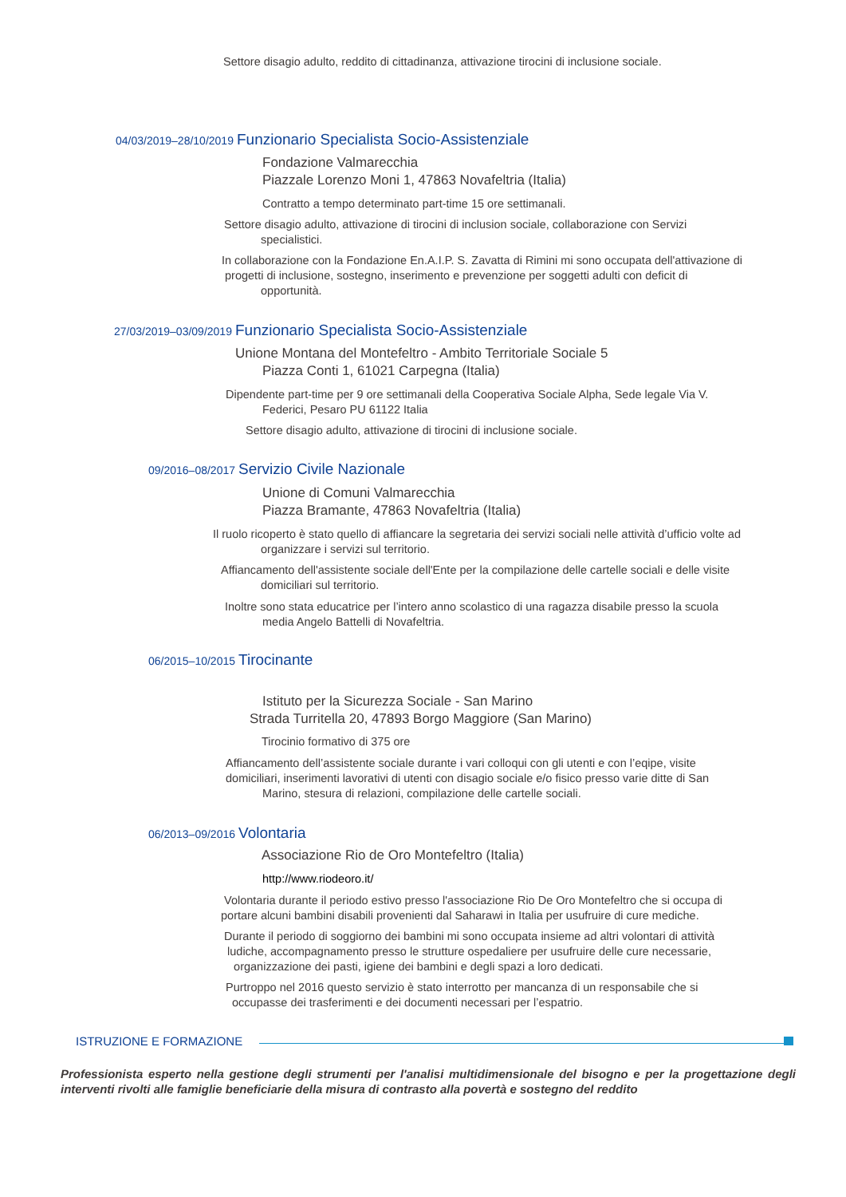Settore disagio adulto, reddito di cittadinanza, attivazione tirocini di inclusione sociale.
04/03/2019–28/10/2019 Funzionario Specialista Socio-Assistenziale
Fondazione Valmarecchia
Piazzale Lorenzo Moni 1, 47863 Novafeltria (Italia)
Contratto a tempo determinato part-time 15 ore settimanali.
Settore disagio adulto, attivazione di tirocini di inclusion sociale, collaborazione con Servizi
specialistici.
In collaborazione con la Fondazione En.A.I.P. S. Zavatta di Rimini mi sono occupata dell'attivazione di
progetti di inclusione, sostegno, inserimento e prevenzione per soggetti adulti con deficit di
opportunità.
27/03/2019–03/09/2019 Funzionario Specialista Socio-Assistenziale
Unione Montana del Montefeltro - Ambito Territoriale Sociale 5
Piazza Conti 1, 61021 Carpegna (Italia)
Dipendente part-time per 9 ore settimanali della Cooperativa Sociale Alpha, Sede legale Via V.
Federici, Pesaro PU 61122 Italia
Settore disagio adulto, attivazione di tirocini di inclusione sociale.
09/2016–08/2017 Servizio Civile Nazionale
Unione di Comuni Valmarecchia
Piazza Bramante, 47863 Novafeltria (Italia)
Il ruolo ricoperto è stato quello di affiancare la segretaria dei servizi sociali nelle attività d’ufficio volte ad
organizzare i servizi sul territorio.
Affiancamento dell'assistente sociale dell'Ente per la compilazione delle cartelle sociali e delle visite
domiciliari sul territorio.
Inoltre sono stata educatrice per l’intero anno scolastico di una ragazza disabile presso la scuola
media Angelo Battelli di Novafeltria.
06/2015–10/2015 Tirocinante
Istituto per la Sicurezza Sociale - San Marino
Strada Turritella 20, 47893 Borgo Maggiore (San Marino)
Tirocinio formativo di 375 ore
Affiancamento dell’assistente sociale durante i vari colloqui con gli utenti e con l’eqipe, visite
domiciliari, inserimenti lavorativi di utenti con disagio sociale e/o fisico presso varie ditte di San
Marino, stesura di relazioni, compilazione delle cartelle sociali.
06/2013–09/2016 Volontaria
Associazione Rio de Oro Montefeltro (Italia)
http://www.riodeoro.it/
Volontaria durante il periodo estivo presso l'associazione Rio De Oro Montefeltro che si occupa di
portare alcuni bambini disabili provenienti dal Saharawi in Italia per usufruire di cure mediche.
Durante il periodo di soggiorno dei bambini mi sono occupata insieme ad altri volontari di attività
ludiche, accompagnamento presso le strutture ospedaliere per usufruire delle cure necessarie,
organizzazione dei pasti, igiene dei bambini e degli spazi a loro dedicati.
Purtroppo nel 2016 questo servizio è stato interrotto per mancanza di un responsabile che si
occupasse dei trasferimenti e dei documenti necessari per l’espatrio.
ISTRUZIONE E FORMAZIONE
Professionista esperto nella gestione degli strumenti per l'analisi multidimensionale del bisogno e per la progettazione degli interventi rivolti alle famiglie beneficiarie della misura di contrasto alla povertà e sostegno del reddito